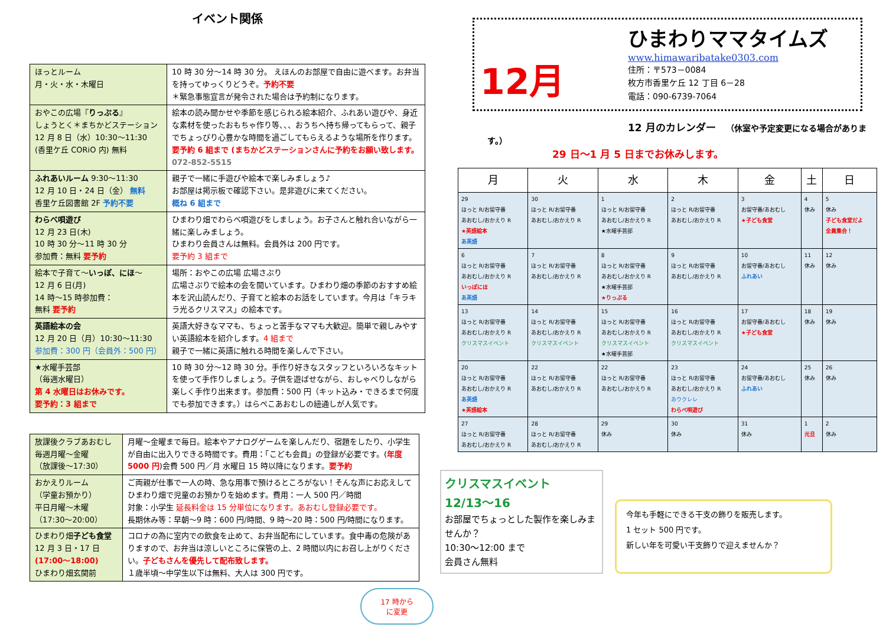イベント関係
| ほっとルーム 月・火・水・木曜日 | 10 時 30 分～14 時 30 分。 えほんのお部屋で自由に遊べます。お弁当を持ってゆっくりどうぞ。 予約不要 ＊緊急事態宣言が発令された場合は予約制になります。 |
| おやこの広場『 りっぷる 』 しょうとく＊まちかどステーション 12 月 8 日（水）10:30～11:30 (香里ケ丘 CORiO 内) 無料 | 絵本の読み聞かせや季節を感じられる絵本紹介、ふれあい遊びや、身近な素材を使ったおもちゃ作り等、、、おうちへ持ち帰ってもらって、親子でちょっぴり心豊かな時間を過ごしてもらえるような場所を作ります。 要予約 6 組まで (まちかどステーションさんに予約をお願い致します。 072-852-5515 |
| ふれあいルーム 9:30～11:30 12 月 10 日・24 日（金） 無料 香里ケ丘図書館 2F 予約不要 | 親子で一緒に手遊びや絵本で楽しみましょう♪ お部屋は掲示板で確認下さい。是非遊びに来てください。 概ね 6 組まで |
| わらべ唄遊び 12 月 23 日(木) 10 時 30 分～11 時 30 分 参加費：無料 要予約 | ひまわり畑でわらべ唄遊びをしましょう。お子さんと触れ合いながら一緒に楽しみましょう。 ひまわり会員さんは無料。会員外は 200 円です。 要予約 3 組まで |
| 絵本で子育て～ いっぽ、にほ ～ 12 月 6 日(月) 14 時～15 時参加費： 無料 要予約 | 場所：おやこの広場 広場さぷり 広場さぷりで絵本の会を開いています。ひまわり畑の季節のおすすめ絵本を沢山読んだり、子育てと絵本のお話をしています。今月は「キラキラ光るクリスマス」の絵本です。 |
| 英語絵本の会 12 月 20 日（月）10:30～11:30 参加費：300 円（会員外：500 円） | 英語大好きなママも、ちょっと苦手なママも大歓迎。簡単で親しみやすい英語絵本を紹介します。 4 組まで 親子で一緒に英語に触れる時間を楽しんで下さい。 |
| ★水曜手芸部 （毎週水曜日） 第 4 水曜日はお休みです。 要予約：3 組まで | 10 時 30 分～12 時 30 分。手作り好きなスタッフといろいろなキットを使って手作りしましょう。子供を遊ばせながら、おしゃべりしながら楽しく手作り出来ます。参加費：500 円（キット込み・できるまで何度でも参加できます。）はらぺこあおむしの紐通しが人気です。 |
| 放課後クラブあおむし 毎週月曜～金曜 （放課後～17:30） | 月曜～金曜まで毎日。絵本やアナログゲームを楽しんだり、宿題をしたり、小学生が自由に出入りできる時間です。費用：「こども会員」の登録が必要です。( 年度 5000 円 )会費 500 円／月 水曜日 15 時以降になります。 要予約 |
| おかえりルーム （学童お預かり） 平日月曜～木曜 （17:30～20:00） | ご両親が仕事で一人の時、急な用事で預けるところがない！そんな声にお応えしてひまわり畑で児童のお預かりを始めます。費用：一人 500 円／時間 対象：小学生 延長料金は 15 分単位になります。あおむし登録必要です。 長期休み等：早朝～9 時：600 円/時間、9 時～20 時：500 円/時間になります。 |
| ひまわり畑 子ども食堂 12 月 3 日・17 日 (17:00～18:00) ひまわり畑玄関前 | コロナの為に室内での飲食を止めて、お弁当配布にしています。食中毒の危険がありますので、お弁当は涼しいところに保管の上、2 時間以内にお召し上がりください。 子どもさんを優先して配布致します。 １歳半頃～中学生以下は無料、大人は 300 円です。 |
17 時から
に変更
12月
ひまわりママタイムズ
www.himawaribatake0303.com
住所：〒573－0084
枚方市香里ケ丘 12 丁目 6－28
電話：090-6739-7064
12 月のカレンダー　（休室や予定変更になる場合があります。）
29 日～1 月 5 日までお休みします。
| 月 | 火 | 水 | 木 | 金 | 土 | 日 |
| --- | --- | --- | --- | --- | --- | --- |
| 29 ほっと R/お留守番 あおむし/おかえり R ★英語絵本 あ英語 | 30 ほっと R/お留守番 あおむし/おかえり R | 1 ほっと R/お留守番 あおむし/おかえり R ★水曜手芸部 | 2 ほっと R/お留守番 あおむし/おかえり R | 3 お留守番/あおむし ★子ども食堂 | 4 休み | 5 休み 子ども食堂だよ 全員集合！ |
| 6 ほっと R/お留守番 あおむし/おかえり R いっぽにほ あ英語 | 7 ほっと R/お留守番 あおむし/おかえり R | 8 ほっと R/お留守番 あおむし/おかえり R ★水曜手芸部 ★りっぷる | 9 ほっと R/お留守番 あおむし/おかえり R | 10 お留守番/あおむし ふれあい | 11 休み | 12 休み |
| 13 ほっと R/お留守番 あおむし/おかえり R クリスマスイベント | 14 ほっと R/お留守番 あおむし/おかえり R クリスマスイベント | 15 ほっと R/お留守番 あおむし/おかえり R クリスマスイベント ★水曜手芸部 | 16 ほっと R/お留守番 あおむし/おかえり R クリスマスイベント | 17 お留守番/あおむし ★子ども食堂 | 18 休み | 19 休み |
| 20 ほっと R/お留守番 あおむし/おかえり R あ英語 ★英語絵本 | 22 ほっと R/お留守番 あおむし/おかえり R | 22 ほっと R/お留守番 あおむし/おかえり R | 23 ほっと R/お留守番 あおむし/おかえり R あウクレレ わらべ唄遊び | 24 お留守番/あおむし ふれあい | 25 休み | 26 休み |
| 27 ほっと R/お留守番 あおむし/おかえり R | 28 ほっと R/お留守番 あおむし/おかえり R | 29 休み | 30 休み | 31 休み | 1 元旦 | 2 休み |
クリスマスイベント
12/13～16
お部屋でちょっとした製作を楽しみませんか？
10:30～12:00 まで
会員さん無料
今年も手軽にできる干支の飾りを販売します。
1 セット 500 円です。
新しい年を可愛い干支飾りで迎えませんか？